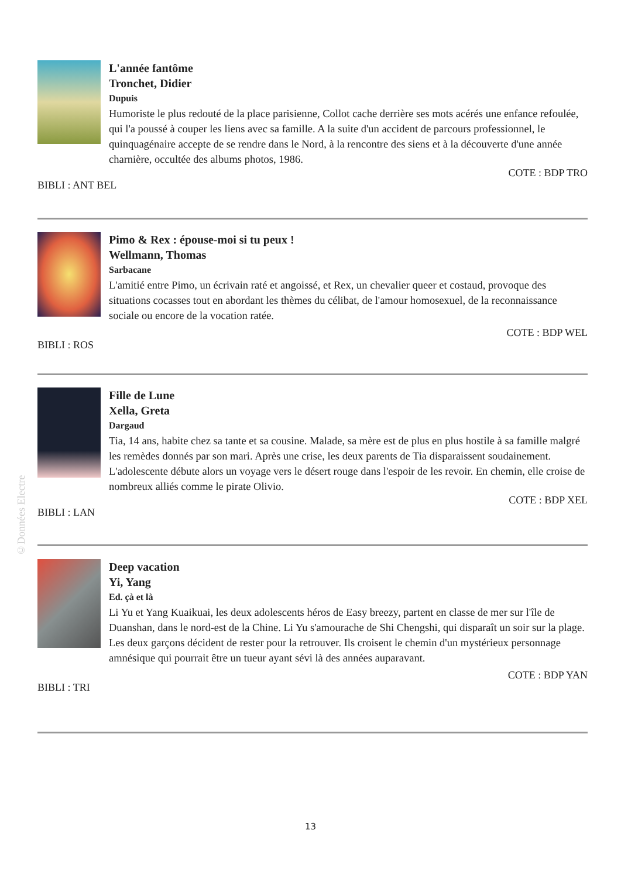L'année fantôme
Tronchet, Didier
Dupuis
Humoriste le plus redouté de la place parisienne, Collot cache derrière ses mots acérés une enfance refoulée, qui l'a poussé à couper les liens avec sa famille. A la suite d'un accident de parcours professionnel, le quinquagénaire accepte de se rendre dans le Nord, à la rencontre des siens et à la découverte d'une année charnière, occultée des albums photos, 1986.
COTE : BDP TRO
BIBLI : ANT BEL
Pimo & Rex : épouse-moi si tu peux !
Wellmann, Thomas
Sarbacane
L'amitié entre Pimo, un écrivain raté et angoissé, et Rex, un chevalier queer et costaud, provoque des situations cocasses tout en abordant les thèmes du célibat, de l'amour homosexuel, de la reconnaissance sociale ou encore de la vocation ratée.
COTE : BDP WEL
BIBLI : ROS
Fille de Lune
Xella, Greta
Dargaud
Tia, 14 ans, habite chez sa tante et sa cousine. Malade, sa mère est de plus en plus hostile à sa famille malgré les remèdes donnés par son mari. Après une crise, les deux parents de Tia disparaissent soudainement. L'adolescente débute alors un voyage vers le désert rouge dans l'espoir de les revoir. En chemin, elle croise de nombreux alliés comme le pirate Olivio.
COTE : BDP XEL
BIBLI : LAN
Deep vacation
Yi, Yang
Ed. çà et là
Li Yu et Yang Kuaikuai, les deux adolescents héros de Easy breezy, partent en classe de mer sur l'île de Duanshan, dans le nord-est de la Chine. Li Yu s'amourache de Shi Chengshi, qui disparaît un soir sur la plage. Les deux garçons décident de rester pour la retrouver. Ils croisent le chemin d'un mystérieux personnage amnésique qui pourrait être un tueur ayant sévi là des années auparavant.
COTE : BDP YAN
BIBLI : TRI
©Données Electre
13